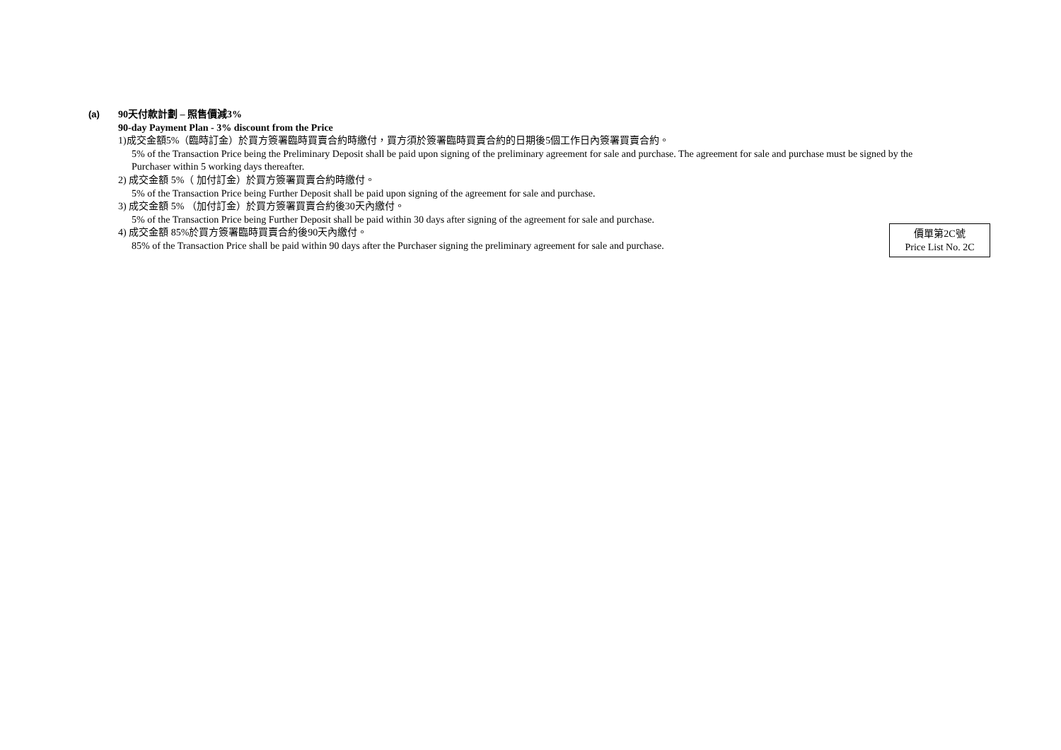(a)
90天付款計劃 – 照售價減3%
90-day Payment Plan - 3% discount from the Price
1)成交金額5%（臨時訂金）於買方簽署臨時買賣合約時繳付，買方須於簽署臨時買賣合約的日期後5個工作日內簽署買賣合約。
5% of the Transaction Price being the Preliminary Deposit shall be paid upon signing of the preliminary agreement for sale and purchase. The agreement for sale and purchase must be signed by the Purchaser within 5 working days thereafter.
2) 成交金額 5%（ 加付訂金）於買方簽署買賣合約時繳付。
5% of the Transaction Price being Further Deposit shall be paid upon signing of the agreement for sale and purchase.
3) 成交金額 5% （加付訂金）於買方簽署買賣合約後30天內繳付。
5% of the Transaction Price being Further Deposit shall be paid within 30 days after signing of the agreement for sale and purchase.
4) 成交金額 85%於買方簽署臨時買賣合約後90天內繳付。
85% of the Transaction Price shall be paid within 90 days after the Purchaser signing the preliminary agreement for sale and purchase.
價單第2C號
Price List No. 2C